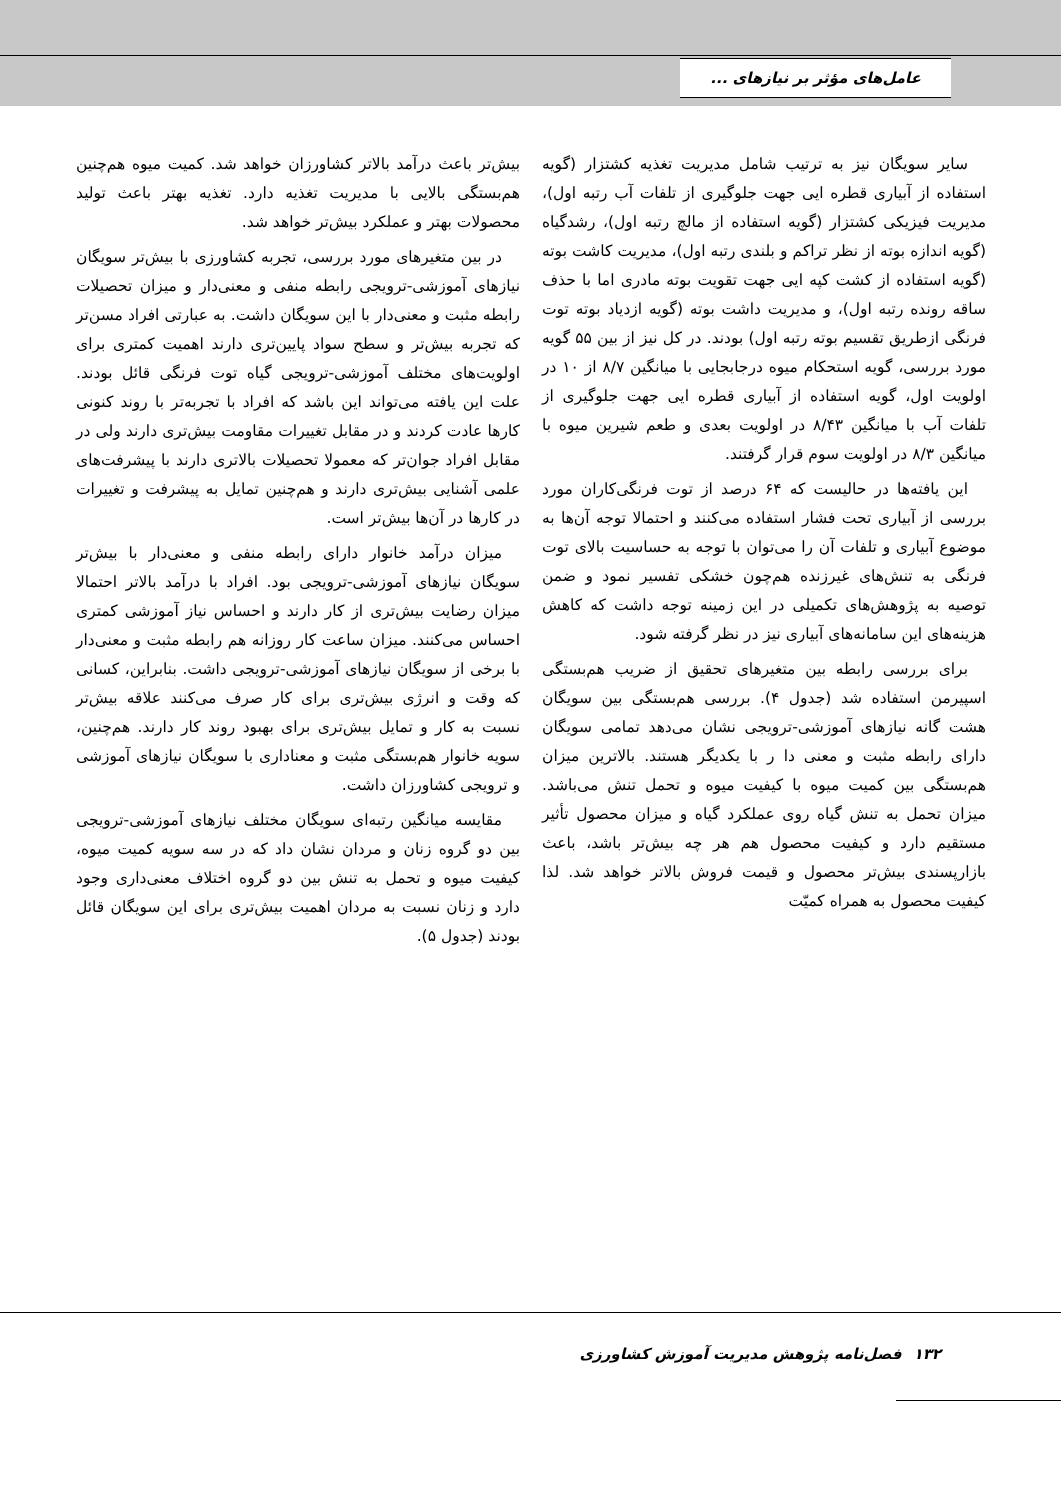عامل‌های مؤثر بر نیازهای ...
سایر سویگان نیز به ترتیب شامل مدیریت تغذیه کشتزار (گویه استفاده از آبیاری قطره ایی جهت جلوگیری از تلفات آب رتبه اول)، مدیریت فیزیکی کشتزار (گویه استفاده از مالچ رتبه اول)، رشدگیاه (گویه اندازه بوته از نظر تراکم و بلندی رتبه اول)، مدیریت کاشت بوته (گویه استفاده از کشت کپه ایی جهت تقویت بوته مادری اما با حذف ساقه رونده رتبه اول)، و مدیریت داشت بوته (گویه ازدیاد بوته توت فرنگی ازطریق تقسیم بوته رتبه اول) بودند. در کل نیز از بین ۵۵ گویه مورد بررسی، گویه استحکام میوه درجابجایی با میانگین ۸/۷ از ۱۰ در اولویت اول، گویه استفاده از آبیاری قطره ایی جهت جلوگیری از تلفات آب با میانگین ۸/۴۳ در اولویت بعدی و طعم شیرین میوه با میانگین ۸/۳ در اولویت سوم قرار گرفتند.
این یافته‌ها در حالیست که ۶۴ درصد از توت فرنگی‌کاران مورد بررسی از آبیاری تحت فشار استفاده می‌کنند و احتمالا توجه آن‌ها به موضوع آبیاری و تلفات آن را می‌توان با توجه به حساسیت بالای توت فرنگی به تنش‌های غیرزنده هم‌چون خشکی تفسیر نمود و ضمن توصیه به پژوهش‌های تکمیلی در این زمینه توجه داشت که کاهش هزینه‌های این سامانه‌های آبیاری نیز در نظر گرفته شود.
برای بررسی رابطه بین متغیرهای تحقیق از ضریب هم‌بستگی اسپیرمن استفاده شد (جدول ۴). بررسی هم‌بستگی بین سویگان هشت گانه نیازهای آموزشی-ترویجی نشان می‌دهد تمامی سویگان دارای رابطه مثبت و معنی دا ر با یکدیگر هستند. بالاترین میزان هم‌بستگی بین کمیت میوه با کیفیت میوه و تحمل تنش می‌باشد. میزان تحمل به تنش گیاه روی عملکرد گیاه و میزان محصول تأثیر مستقیم دارد و کیفیت محصول هم هر چه بیش‌تر باشد، باعث بازارپسندی بیش‌تر محصول و قیمت فروش بالاتر خواهد شد. لذا کیفیت محصول به همراه کمیّت
بیش‌تر باعث درآمد بالاتر کشاورزان خواهد شد. کمیت میوه هم‌چنین هم‌بستگی بالایی با مدیریت تغذیه دارد. تغذیه بهتر باعث تولید محصولات بهتر و عملکرد بیش‌تر خواهد شد.
در بین متغیرهای مورد بررسی، تجربه کشاورزی با بیش‌تر سویگان نیازهای آموزشی-ترویجی رابطه منفی و معنی‌دار و میزان تحصیلات رابطه مثبت و معنی‌دار با این سویگان داشت. به عبارتی افراد مسن‌تر که تجربه بیش‌تر و سطح سواد پایین‌تری دارند اهمیت کمتری برای اولویت‌های مختلف آموزشی-ترویجی گیاه توت فرنگی قائل بودند. علت این یافته می‌تواند این باشد که افراد با تجربه‌تر با روند کنونی کارها عادت کردند و در مقابل تغییرات مقاومت بیش‌تری دارند ولی در مقابل افراد جوان‌تر که معمولا تحصیلات بالاتری دارند با پیشرفت‌های علمی آشنایی بیش‌تری دارند و هم‌چنین تمایل به پیشرفت و تغییرات در کارها در آن‌ها بیش‌تر است.
میزان درآمد خانوار دارای رابطه منفی و معنی‌دار با بیش‌تر سویگان نیازهای آموزشی-ترویجی بود. افراد با درآمد بالاتر احتمالا میزان رضایت بیش‌تری از کار دارند و احساس نیاز آموزشی کمتری احساس می‌کنند. میزان ساعت کار روزانه هم رابطه مثبت و معنی‌دار با برخی از سویگان نیازهای آموزشی-ترویجی داشت. بنابراین، کسانی که وقت و انرژی بیش‌تری برای کار صرف می‌کنند علاقه بیش‌تر نسبت به کار و تمایل بیش‌تری برای بهبود روند کار دارند. هم‌چنین، سویه خانوار هم‌بستگی مثبت و معناداری با سویگان نیازهای آموزشی و ترویجی کشاورزان داشت.
مقایسه میانگین رتبه‌ای سویگان مختلف نیازهای آموزشی-ترویجی بین دو گروه زنان و مردان نشان داد که در سه سویه کمیت میوه، کیفیت میوه و تحمل به تنش بین دو گروه اختلاف معنی‌داری وجود دارد و زنان نسبت به مردان اهمیت بیش‌تری برای این سویگان قائل بودند (جدول ۵).
۱۳۲ فصل‌نامه پژوهش مدیریت آموزش کشاورزی